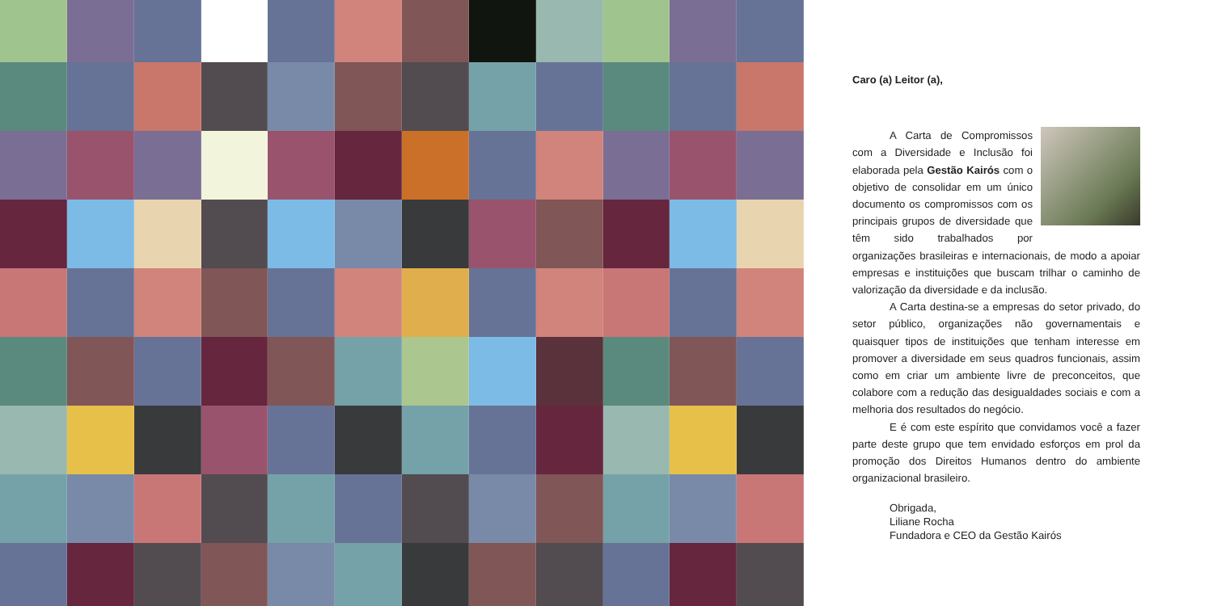Caro (a) Leitor (a),
A Carta de Compromissos com a Diversidade e Inclusão foi elaborada pela Gestão Kairós com o objetivo de consolidar em um único documento os compromissos com os principais grupos de diversidade que têm sido trabalhados por organizações brasileiras e internacionais, de modo a apoiar empresas e instituições que buscam trilhar o caminho de valorização da diversidade e da inclusão.
A Carta destina-se a empresas do setor privado, do setor público, organizações não governamentais e quaisquer tipos de instituições que tenham interesse em promover a diversidade em seus quadros funcionais, assim como em criar um ambiente livre de preconceitos, que colabore com a redução das desigualdades sociais e com a melhoria dos resultados do negócio.
E é com este espírito que convidamos você a fazer parte deste grupo que tem envidado esforços em prol da promoção dos Direitos Humanos dentro do ambiente organizacional brasileiro.
Obrigada,
Liliane Rocha
Fundadora e CEO da Gestão Kairós